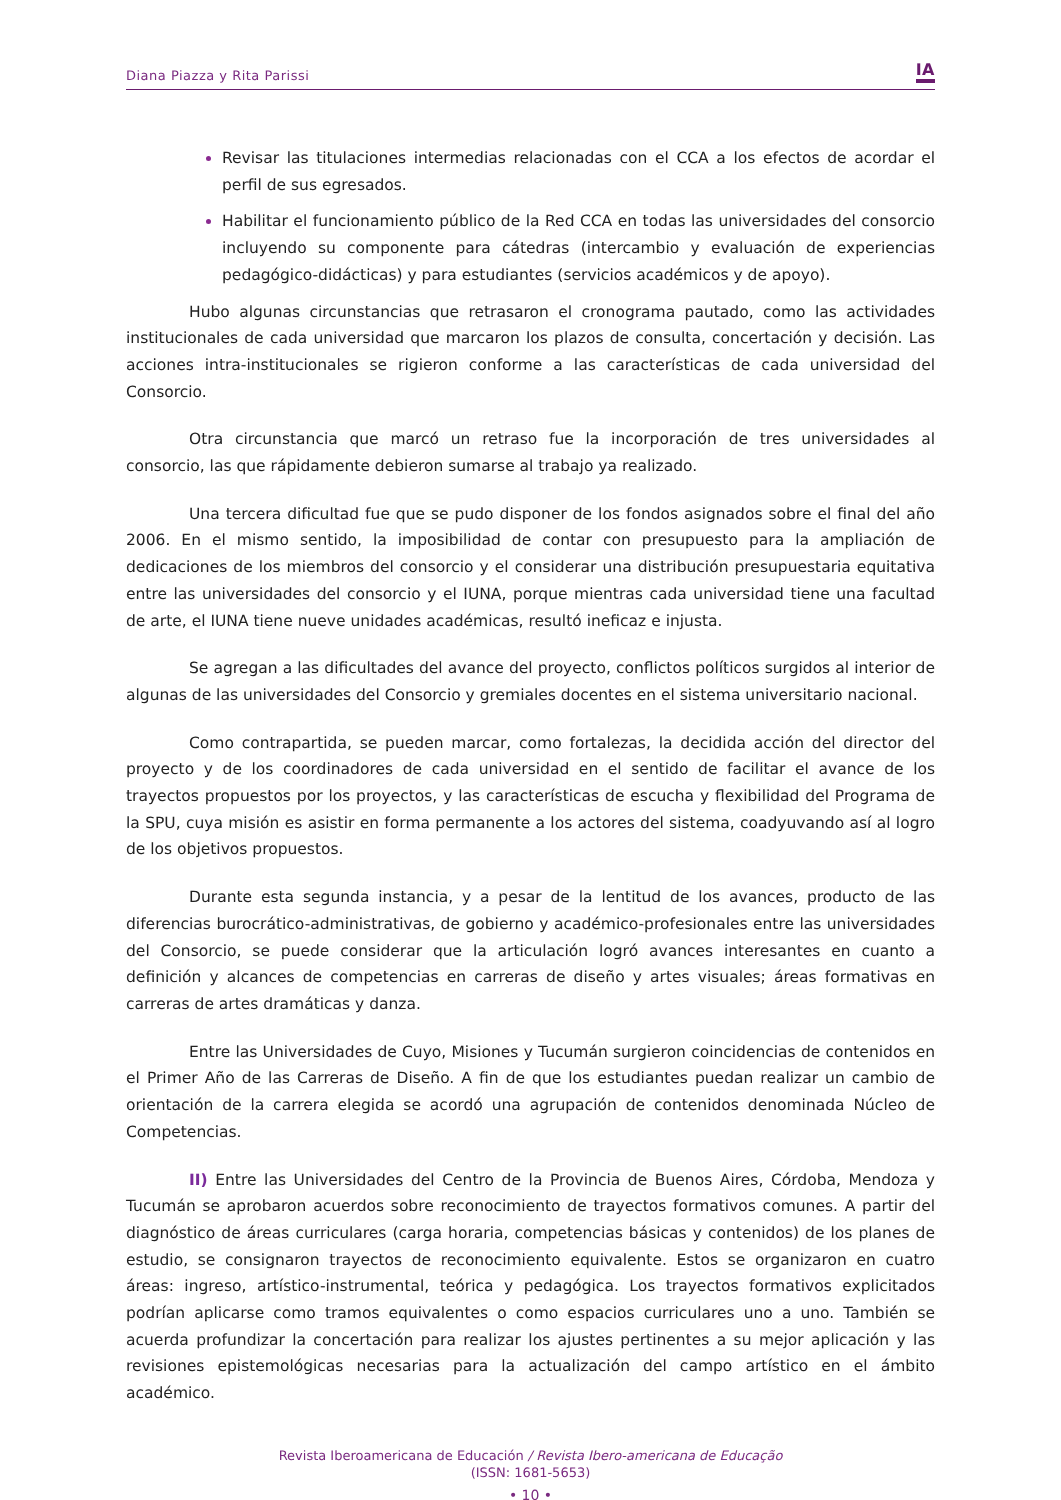Diana Piazza y Rita Parissi IA
Revisar las titulaciones intermedias relacionadas con el CCA a los efectos de acordar el perfil de sus egresados.
Habilitar el funcionamiento público de la Red CCA en todas las universidades del consorcio incluyendo su componente para cátedras (intercambio y evaluación de experiencias pedagógico-didácticas) y para estudiantes (servicios académicos y de apoyo).
Hubo algunas circunstancias que retrasaron el cronograma pautado, como las actividades institucionales de cada universidad que marcaron los plazos de consulta, concertación y decisión. Las acciones intra-institucionales se rigieron conforme a las características de cada universidad del Consorcio.
Otra circunstancia que marcó un retraso fue la incorporación de tres universidades al consorcio, las que rápidamente debieron sumarse al trabajo ya realizado.
Una tercera dificultad fue que se pudo disponer de los fondos asignados sobre el final del año 2006. En el mismo sentido, la imposibilidad de contar con presupuesto para la ampliación de dedicaciones de los miembros del consorcio y el considerar una distribución presupuestaria equitativa entre las universidades del consorcio y el IUNA, porque mientras cada universidad tiene una facultad de arte, el IUNA tiene nueve unidades académicas, resultó ineficaz e injusta.
Se agregan a las dificultades del avance del proyecto, conflictos políticos surgidos al interior de algunas de las universidades del Consorcio y gremiales docentes en el sistema universitario nacional.
Como contrapartida, se pueden marcar, como fortalezas, la decidida acción del director del proyecto y de los coordinadores de cada universidad en el sentido de facilitar el avance de los trayectos propuestos por los proyectos, y las características de escucha y flexibilidad del Programa de la SPU, cuya misión es asistir en forma permanente a los actores del sistema, coadyuvando así al logro de los objetivos propuestos.
Durante esta segunda instancia, y a pesar de la lentitud de los avances, producto de las diferencias burocrático-administrativas, de gobierno y académico-profesionales entre las universidades del Consorcio, se puede considerar que la articulación logró avances interesantes en cuanto a definición y alcances de competencias en carreras de diseño y artes visuales; áreas formativas en carreras de artes dramáticas y danza.
Entre las Universidades de Cuyo, Misiones y Tucumán surgieron coincidencias de contenidos en el Primer Año de las Carreras de Diseño. A fin de que los estudiantes puedan realizar un cambio de orientación de la carrera elegida se acordó una agrupación de contenidos denominada Núcleo de Competencias.
II) Entre las Universidades del Centro de la Provincia de Buenos Aires, Córdoba, Mendoza y Tucumán se aprobaron acuerdos sobre reconocimiento de trayectos formativos comunes. A partir del diagnóstico de áreas curriculares (carga horaria, competencias básicas y contenidos) de los planes de estudio, se consignaron trayectos de reconocimiento equivalente. Estos se organizaron en cuatro áreas: ingreso, artístico-instrumental, teórica y pedagógica. Los trayectos formativos explicitados podrían aplicarse como tramos equivalentes o como espacios curriculares uno a uno. También se acuerda profundizar la concertación para realizar los ajustes pertinentes a su mejor aplicación y las revisiones epistemológicas necesarias para la actualización del campo artístico en el ámbito académico.
Revista Iberoamericana de Educación / Revista Ibero-americana de Educação
(ISSN: 1681-5653)
• 10 •